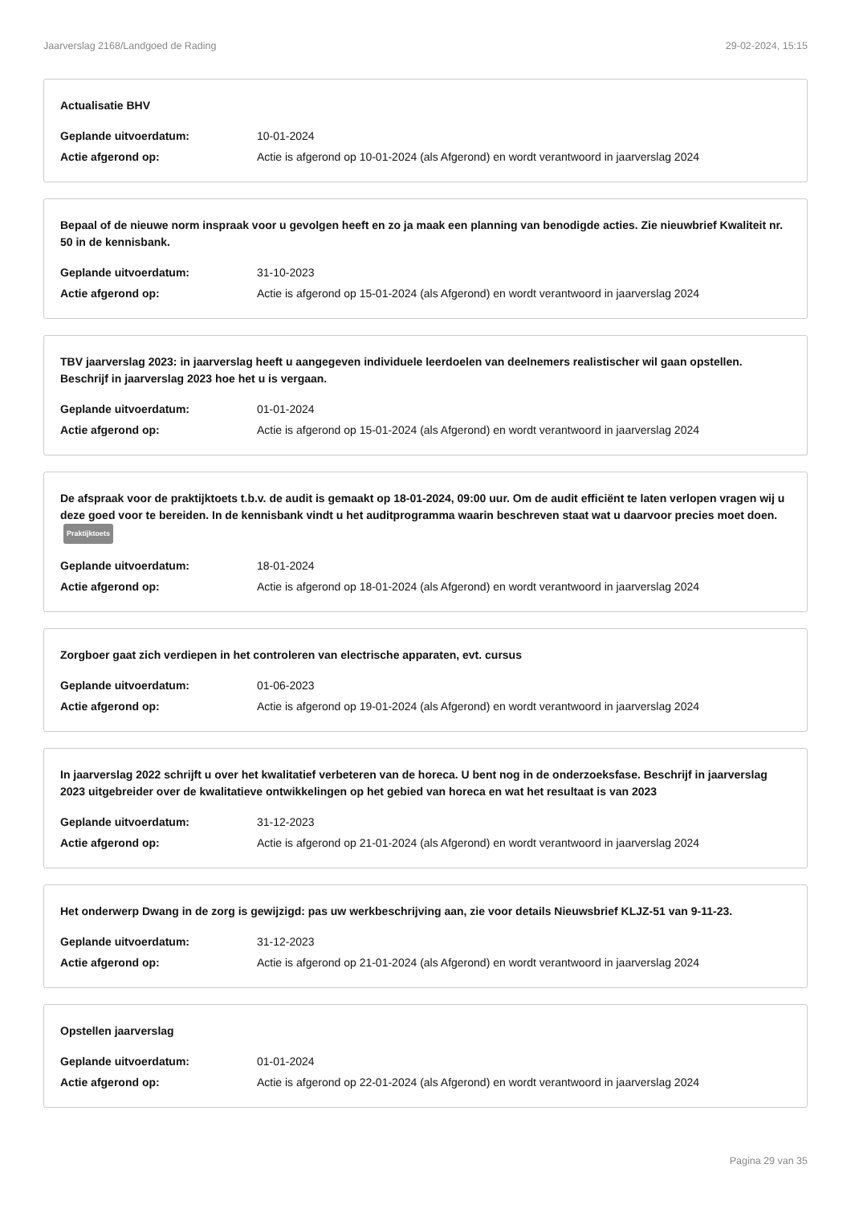Jaarverslag 2168/Landgoed de Rading 29-02-2024, 15:15
Actualisatie BHV
Geplande uitvoerdatum: 10-01-2024
Actie afgerond op: Actie is afgerond op 10-01-2024 (als Afgerond) en wordt verantwoord in jaarverslag 2024
Bepaal of de nieuwe norm inspraak voor u gevolgen heeft en zo ja maak een planning van benodigde acties. Zie nieuwbrief Kwaliteit nr. 50 in de kennisbank.
Geplande uitvoerdatum: 31-10-2023
Actie afgerond op: Actie is afgerond op 15-01-2024 (als Afgerond) en wordt verantwoord in jaarverslag 2024
TBV jaarverslag 2023: in jaarverslag heeft u aangegeven individuele leerdoelen van deelnemers realistischer wil gaan opstellen. Beschrijf in jaarverslag 2023 hoe het u is vergaan.
Geplande uitvoerdatum: 01-01-2024
Actie afgerond op: Actie is afgerond op 15-01-2024 (als Afgerond) en wordt verantwoord in jaarverslag 2024
De afspraak voor de praktijktoets t.b.v. de audit is gemaakt op 18-01-2024, 09:00 uur. Om de audit efficiënt te laten verlopen vragen wij u deze goed voor te bereiden. In de kennisbank vindt u het auditprogramma waarin beschreven staat wat u daarvoor precies moet doen. Praktijktoets
Geplande uitvoerdatum: 18-01-2024
Actie afgerond op: Actie is afgerond op 18-01-2024 (als Afgerond) en wordt verantwoord in jaarverslag 2024
Zorgboer gaat zich verdiepen in het controleren van electrische apparaten, evt. cursus
Geplande uitvoerdatum: 01-06-2023
Actie afgerond op: Actie is afgerond op 19-01-2024 (als Afgerond) en wordt verantwoord in jaarverslag 2024
In jaarverslag 2022 schrijft u over het kwalitatief verbeteren van de horeca. U bent nog in de onderzoeksfase. Beschrijf in jaarverslag 2023 uitgebreider over de kwalitatieve ontwikkelingen op het gebied van horeca en wat het resultaat is van 2023
Geplande uitvoerdatum: 31-12-2023
Actie afgerond op: Actie is afgerond op 21-01-2024 (als Afgerond) en wordt verantwoord in jaarverslag 2024
Het onderwerp Dwang in de zorg is gewijzigd: pas uw werkbeschrijving aan, zie voor details Nieuwsbrief KLJZ-51 van 9-11-23.
Geplande uitvoerdatum: 31-12-2023
Actie afgerond op: Actie is afgerond op 21-01-2024 (als Afgerond) en wordt verantwoord in jaarverslag 2024
Opstellen jaarverslag
Geplande uitvoerdatum: 01-01-2024
Actie afgerond op: Actie is afgerond op 22-01-2024 (als Afgerond) en wordt verantwoord in jaarverslag 2024
Pagina 29 van 35